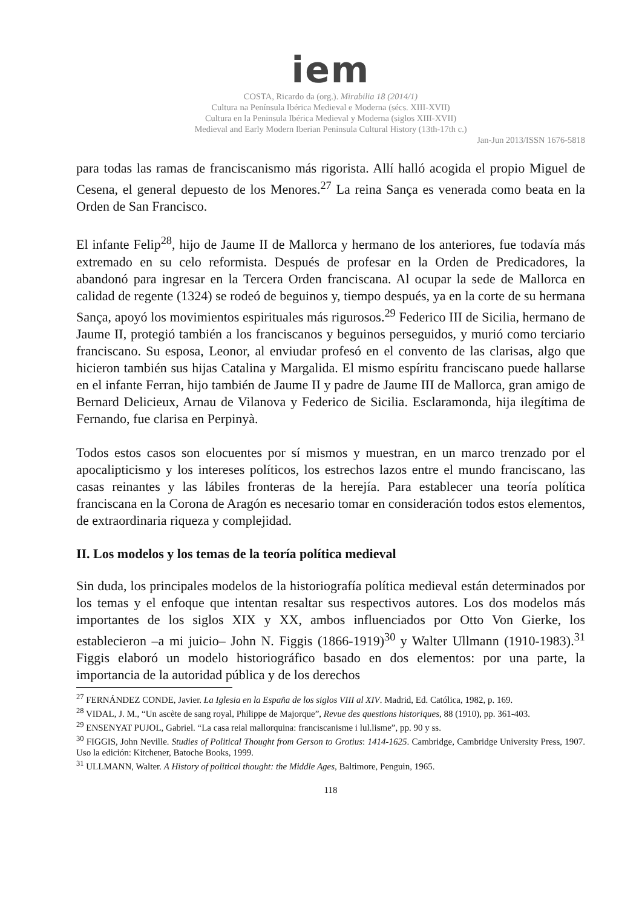iem
COSTA, Ricardo da (org.). Mirabilia 18 (2014/1)
Cultura na Península Ibérica Medieval e Moderna (sécs. XIII-XVII)
Cultura en la Peninsula Ibérica Medieval y Moderna (siglos XIII-XVII)
Medieval and Early Modern Iberian Peninsula Cultural History (13th-17th c.)
Jan-Jun 2013/ISSN 1676-5818
para todas las ramas de franciscanismo más rigorista. Allí halló acogida el propio Miguel de Cesena, el general depuesto de los Menores.<sup>27</sup> La reina Sança es venerada como beata en la Orden de San Francisco.
El infante Felip<sup>28</sup>, hijo de Jaume II de Mallorca y hermano de los anteriores, fue todavía más extremado en su celo reformista. Después de profesar en la Orden de Predicadores, la abandonó para ingresar en la Tercera Orden franciscana. Al ocupar la sede de Mallorca en calidad de regente (1324) se rodeó de beguinos y, tiempo después, ya en la corte de su hermana Sança, apoyó los movimientos espirituales más rigurosos.<sup>29</sup> Federico III de Sicilia, hermano de Jaume II, protegió también a los franciscanos y beguinos perseguidos, y murió como terciario franciscano. Su esposa, Leonor, al enviudar profesó en el convento de las clarisas, algo que hicieron también sus hijas Catalina y Margalida. El mismo espíritu franciscano puede hallarse en el infante Ferran, hijo también de Jaume II y padre de Jaume III de Mallorca, gran amigo de Bernard Delicieux, Arnau de Vilanova y Federico de Sicilia. Esclaramonda, hija ilegítima de Fernando, fue clarisa en Perpinyà.
Todos estos casos son elocuentes por sí mismos y muestran, en un marco trenzado por el apocalipticismo y los intereses políticos, los estrechos lazos entre el mundo franciscano, las casas reinantes y las lábiles fronteras de la herejía. Para establecer una teoría política franciscana en la Corona de Aragón es necesario tomar en consideración todos estos elementos, de extraordinaria riqueza y complejidad.
II. Los modelos y los temas de la teoría política medieval
Sin duda, los principales modelos de la historiografía política medieval están determinados por los temas y el enfoque que intentan resaltar sus respectivos autores. Los dos modelos más importantes de los siglos XIX y XX, ambos influenciados por Otto Von Gierke, los establecieron –a mi juicio– John N. Figgis (1866-1919)<sup>30</sup> y Walter Ullmann (1910-1983).<sup>31</sup> Figgis elaboró un modelo historiográfico basado en dos elementos: por una parte, la importancia de la autoridad pública y de los derechos
<sup>27</sup> FERNÁNDEZ CONDE, Javier. La Iglesia en la España de los siglos VIII al XIV. Madrid, Ed. Católica, 1982, p. 169.
<sup>28</sup> VIDAL, J. M., “Un ascète de sang royal, Philippe de Majorque”, Revue des questions historiques, 88 (1910), pp. 361-403.
<sup>29</sup> ENSENYAT PUJOL, Gabriel. “La casa reial mallorquina: franciscanisme i lul.lisme”, pp. 90 y ss.
<sup>30</sup> FIGGIS, John Neville. Studies of Political Thought from Gerson to Grotius: 1414-1625. Cambridge, Cambridge University Press, 1907. Uso la edición: Kitchener, Batoche Books, 1999.
<sup>31</sup> ULLMANN, Walter. A History of political thought: the Middle Ages, Baltimore, Penguin, 1965.
118